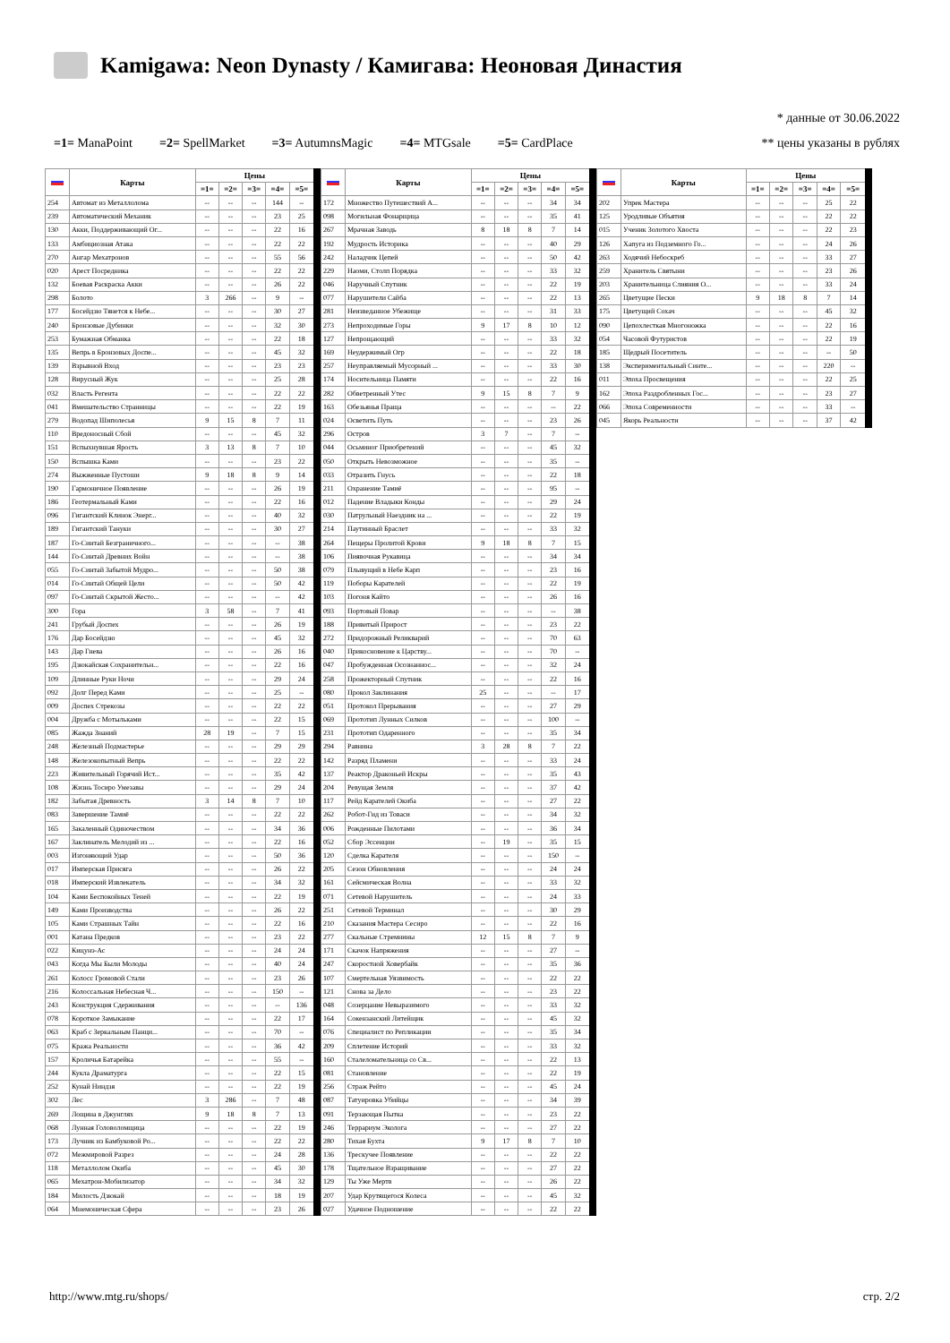Kamigawa: Neon Dynasty / Камигава: Неоновая Династия
* данные от 30.06.2022
=1= ManaPoint =2= SpellMarket =3= AutumnsMagic =4= MTGsale =5= CardPlace ** цены указаны в рублях
| | Карты | Цены | | | | |
| --- | --- | --- | --- | --- | --- | --- |
| | | =1= | =2= | =3= | =4= | =5= |
| 254 | Автомат из Металлолома | -- | -- | -- | 144 | -- |
| 239 | Автоматический Механик | -- | -- | -- | 23 | 25 |
| 130 | Акки, Поддерживающий Ог... | -- | -- | -- | 22 | 16 |
| 133 | Амбициозная Атака | -- | -- | -- | 22 | 22 |
| 270 | Ангар Мехатронов | -- | -- | -- | 55 | 56 |
| 020 | Арест Посредника | -- | -- | -- | 22 | 22 |
| 132 | Боевая Раскраска Акки | -- | -- | -- | 26 | 22 |
| 298 | Болото | 3 | 266 | -- | 9 | -- |
| 177 | Босейдзю Тянется к Небе... | -- | -- | -- | 30 | 27 |
| 240 | Бронзовые Дубинки | -- | -- | -- | 32 | 30 |
| 253 | Бумажная Обманка | -- | -- | -- | 22 | 18 |
| 135 | Вепрь в Бронзовых Доспе... | -- | -- | -- | 45 | 32 |
| 139 | Взрывной Вход | -- | -- | -- | 23 | 23 |
| 128 | Вирусный Жук | -- | -- | -- | 25 | 28 |
| 032 | Власть Регента | -- | -- | -- | 22 | 22 |
| 041 | Вмешательство Странницы | -- | -- | -- | 22 | 19 |
| 279 | Водопад Шиполесья | 9 | 15 | 8 | 7 | 11 |
| 110 | Вредоносный Сбой | -- | -- | -- | 45 | 32 |
| 151 | Вспыхнувшая Ярость | 3 | 13 | 8 | 7 | 10 |
| 150 | Вспышка Ками | -- | -- | -- | 23 | 22 |
| 274 | Выжженные Пустоши | 9 | 18 | 8 | 9 | 14 |
| 190 | Гармоничное Появление | -- | -- | -- | 26 | 19 |
| 186 | Геотермальный Ками | -- | -- | -- | 22 | 16 |
| 096 | Гигантский Клинок Энерг... | -- | -- | -- | 40 | 32 |
| 189 | Гигантский Тануки | -- | -- | -- | 30 | 27 |
| 187 | Го-Синтай Безграничного... | -- | -- | -- | -- | 38 |
| 144 | Го-Синтай Древних Войн | -- | -- | -- | -- | 38 |
| 055 | Го-Синтай Забытой Мудро... | -- | -- | -- | 50 | 38 |
| 014 | Го-Синтай Общей Цели | -- | -- | -- | 50 | 42 |
| 097 | Го-Синтай Скрытой Жесто... | -- | -- | -- | -- | 42 |
| 300 | Гора | 3 | 58 | -- | 7 | 41 |
| 241 | Грубый Доспех | -- | -- | -- | 26 | 19 |
| 176 | Дар Босейдзю | -- | -- | -- | 45 | 32 |
| 143 | Дар Гнева | -- | -- | -- | 26 | 16 |
| 195 | Дзюкайская Сохранительн... | -- | -- | -- | 22 | 16 |
| 109 | Длинные Руки Ночи | -- | -- | -- | 29 | 24 |
| 092 | Долг Перед Ками | -- | -- | -- | 25 | -- |
| 009 | Доспех Стрекозы | -- | -- | -- | 22 | 22 |
| 004 | Дружба с Мотыльками | -- | -- | -- | 22 | 15 |
| 085 | Жажда Знаний | 28 | 19 | -- | 7 | 15 |
| 248 | Железный Подмастерье | -- | -- | -- | 29 | 29 |
| 148 | Железокопытный Вепрь | -- | -- | -- | 22 | 22 |
| 223 | Живительный Горячий Ист... | -- | -- | -- | 35 | 42 |
| 108 | Жизнь Тосиро Умезавы | -- | -- | -- | 29 | 24 |
| 182 | Забытая Древность | 3 | 14 | 8 | 7 | 10 |
| 083 | Завершение Тамиё | -- | -- | -- | 22 | 22 |
| 165 | Закаленный Одиночеством | -- | -- | -- | 34 | 36 |
| 167 | Заклинатель Мелодий из ... | -- | -- | -- | 22 | 16 |
| 003 | Изгоняющий Удар | -- | -- | -- | 50 | 36 |
| 017 | Имперская Присяга | -- | -- | -- | 26 | 22 |
| 018 | Имперский Извлекатель | -- | -- | -- | 34 | 32 |
| 104 | Ками Беспокойных Теней | -- | -- | -- | 22 | 19 |
| 149 | Ками Производства | -- | -- | -- | 26 | 22 |
| 105 | Ками Страшных Тайн | -- | -- | -- | 22 | 16 |
| 001 | Катана Предков | -- | -- | -- | 23 | 22 |
| 022 | Кицунэ-Ас | -- | -- | -- | 24 | 24 |
| 043 | Когда Мы Были Молоды | -- | -- | -- | 40 | 24 |
| 261 | Колосс Громовой Стали | -- | -- | -- | 23 | 26 |
| 216 | Колоссальная Небесная Ч... | -- | -- | -- | 150 | -- |
| 243 | Конструкция Сдерживания | -- | -- | -- | -- | 136 |
| 078 | Короткое Замыкание | -- | -- | -- | 22 | 17 |
| 063 | Краб с Зеркальным Панци... | -- | -- | -- | 70 | -- |
| 075 | Кража Реальности | -- | -- | -- | 36 | 42 |
| 157 | Кроличья Батарейка | -- | -- | -- | 55 | -- |
| 244 | Кукла Драматурга | -- | -- | -- | 22 | 15 |
| 252 | Кунай Ниндзя | -- | -- | -- | 22 | 19 |
| 302 | Лес | 3 | 286 | -- | 7 | 48 |
| 269 | Лощина в Джунглях | 9 | 18 | 8 | 7 | 13 |
| 068 | Лунная Головоломщица | -- | -- | -- | 22 | 19 |
| 173 | Лучник из Бамбуковой Ро... | -- | -- | -- | 22 | 22 |
| 072 | Межмировой Разрез | -- | -- | -- | 24 | 28 |
| 118 | Металлолом Окиба | -- | -- | -- | 45 | 30 |
| 065 | Мехатрон-Мобилизатор | -- | -- | -- | 34 | 32 |
| 184 | Милость Дзюкай | -- | -- | -- | 18 | 19 |
| 064 | Мнемоническая Сфера | -- | -- | -- | 23 | 26 |
| | Карты | Цены | | | | |
| --- | --- | --- | --- | --- | --- | --- |
| | | =1= | =2= | =3= | =4= | =5= |
| 172 | Множество Путешествий А... | -- | -- | -- | 34 | 34 |
| 098 | Могильная Фонарщица | -- | -- | -- | 35 | 41 |
| 267 | Мрачная Заводь | 8 | 18 | 8 | 7 | 14 |
| 192 | Мудрость Историка | -- | -- | -- | 40 | 29 |
| 242 | Наладчик Цепей | -- | -- | -- | 50 | 42 |
| 229 | Наоми, Столп Порядка | -- | -- | -- | 33 | 32 |
| 046 | Наручный Спутник | -- | -- | -- | 22 | 19 |
| 077 | Нарушители Сайба | -- | -- | -- | 22 | 13 |
| 281 | Неизведанное Убежище | -- | -- | -- | 31 | 33 |
| 273 | Непроходимые Горы | 9 | 17 | 8 | 10 | 12 |
| 127 | Непрощающий | -- | -- | -- | 33 | 32 |
| 169 | Неудержимый Огр | -- | -- | -- | 22 | 18 |
| 257 | Неуправляемый Мусорный ... | -- | -- | -- | 33 | 30 |
| 174 | Носительница Памяти | -- | -- | -- | 22 | 16 |
| 282 | Обветренный Утес | 9 | 15 | 8 | 7 | 9 |
| 163 | Обезьянья Праща | -- | -- | -- | -- | 22 |
| 024 | Осветить Путь | -- | -- | -- | 23 | 26 |
| 296 | Остров | 3 | 7 | -- | 7 | -- |
| 044 | Осьминог Приобретений | -- | -- | -- | 45 | 32 |
| 050 | Открыть Невозможное | -- | -- | -- | 35 | -- |
| 033 | Отразить Гнусь | -- | -- | -- | 22 | 18 |
| 211 | Охранение Тамиё | -- | -- | -- | 95 | -- |
| 012 | Падение Владыки Конды | -- | -- | -- | 29 | 24 |
| 030 | Патрульный Наездник на ... | -- | -- | -- | 22 | 19 |
| 214 | Паутинный Браслет | -- | -- | -- | 33 | 32 |
| 264 | Пещеры Пролитой Крови | 9 | 18 | 8 | 7 | 15 |
| 106 | Пиявочная Рукавица | -- | -- | -- | 34 | 34 |
| 079 | Плывущий в Небе Карп | -- | -- | -- | 23 | 16 |
| 119 | Поборы Карателей | -- | -- | -- | 22 | 19 |
| 103 | Погоня Кайто | -- | -- | -- | 26 | 16 |
| 093 | Портовый Повар | -- | -- | -- | -- | 38 |
| 188 | Привитый Прирост | -- | -- | -- | 23 | 22 |
| 272 | Придорожный Реликварий | -- | -- | -- | 70 | 63 |
| 040 | Прикосновение к Царству... | -- | -- | -- | 70 | -- |
| 047 | Пробужденная Осознаннос... | -- | -- | -- | 32 | 24 |
| 258 | Прожекторный Спутник | -- | -- | -- | 22 | 16 |
| 080 | Прокол Заклинания | 25 | -- | -- | -- | 17 |
| 051 | Протокол Прерывания | -- | -- | -- | 27 | 29 |
| 069 | Прототип Лунных Силков | -- | -- | -- | 100 | -- |
| 231 | Прототип Одаренного | -- | -- | -- | 35 | 34 |
| 294 | Равнина | 3 | 28 | 8 | 7 | 22 |
| 142 | Разряд Пламени | -- | -- | -- | 33 | 24 |
| 137 | Реактор Драконьей Искры | -- | -- | -- | 35 | 43 |
| 204 | Ревущая Земля | -- | -- | -- | 37 | 42 |
| 117 | Рейд Карателей Окиба | -- | -- | -- | 27 | 22 |
| 262 | Робот-Гид из Товаси | -- | -- | -- | 34 | 32 |
| 006 | Рожденные Пилотами | -- | -- | -- | 36 | 34 |
| 052 | Сбор Эссенции | -- | 19 | -- | 35 | 15 |
| 120 | Сделка Карателя | -- | -- | -- | 150 | -- |
| 205 | Сезон Обновления | -- | -- | -- | 24 | 24 |
| 161 | Сейсмическая Волна | -- | -- | -- | 33 | 32 |
| 071 | Сетевой Нарушитель | -- | -- | -- | 24 | 33 |
| 251 | Сетевой Терминал | -- | -- | -- | 30 | 29 |
| 210 | Сказания Мастера Сесиро | -- | -- | -- | 22 | 16 |
| 277 | Скальные Стремнины | 12 | 15 | 8 | 7 | 9 |
| 171 | Скачок Напряжения | -- | -- | -- | 27 | -- |
| 247 | Скоростной Ховербайк | -- | -- | -- | 35 | 36 |
| 107 | Смертельная Уязвимость | -- | -- | -- | 22 | 22 |
| 121 | Снова за Дело | -- | -- | -- | 23 | 22 |
| 048 | Созерцание Невыразимого | -- | -- | -- | 33 | 32 |
| 164 | Сокензанский Литейщик | -- | -- | -- | 45 | 32 |
| 076 | Специалист по Репликации | -- | -- | -- | 35 | 34 |
| 209 | Сплетение Историй | -- | -- | -- | 33 | 32 |
| 160 | Сталеломательница со Св... | -- | -- | -- | 22 | 13 |
| 081 | Становление | -- | -- | -- | 22 | 19 |
| 256 | Страж Рейто | -- | -- | -- | 45 | 24 |
| 087 | Татуировка Убийцы | -- | -- | -- | 34 | 39 |
| 091 | Терзающая Пытка | -- | -- | -- | 23 | 22 |
| 246 | Террариум Эколога | -- | -- | -- | 27 | 22 |
| 280 | Тихая Бухта | 9 | 17 | 8 | 7 | 10 |
| 136 | Трескучее Появление | -- | -- | -- | 22 | 22 |
| 178 | Тщательное Взращивание | -- | -- | -- | 27 | 22 |
| 129 | Ты Уже Мертв | -- | -- | -- | 26 | 22 |
| 207 | Удар Крутящегося Колеса | -- | -- | -- | 45 | 32 |
| 027 | Удачное Подношение | -- | -- | -- | 22 | 22 |
| | Карты | Цены | | | | |
| --- | --- | --- | --- | --- | --- | --- |
| | | =1= | =2= | =3= | =4= | =5= |
| 202 | Упрек Мастера | -- | -- | -- | 25 | 22 |
| 125 | Уродливые Объятия | -- | -- | -- | 22 | 22 |
| 015 | Ученик Золотого Хвоста | -- | -- | -- | 22 | 23 |
| 126 | Хапуга из Подземного Го... | -- | -- | -- | 24 | 26 |
| 263 | Ходячий Небоскреб | -- | -- | -- | 33 | 27 |
| 259 | Хранитель Святыни | -- | -- | -- | 23 | 26 |
| 203 | Хранительница Слияния О... | -- | -- | -- | 33 | 24 |
| 265 | Цветущие Пески | 9 | 18 | 8 | 7 | 14 |
| 175 | Цветущий Сохач | -- | -- | -- | 45 | 32 |
| 090 | Цепохлесткая Многоножка | -- | -- | -- | 22 | 16 |
| 054 | Часовой Футуристов | -- | -- | -- | 22 | 19 |
| 185 | Щедрый Посетитель | -- | -- | -- | -- | 50 |
| 138 | Экспериментальный Синте... | -- | -- | -- | 220 | -- |
| 011 | Эпоха Просвещения | -- | -- | -- | 22 | 25 |
| 162 | Эпоха Раздробленных Гос... | -- | -- | -- | 23 | 27 |
| 066 | Эпоха Современности | -- | -- | -- | 33 | -- |
| 045 | Якорь Реальности | -- | -- | -- | 37 | 42 |
http://www.mtg.ru/shops/ стр. 2/2